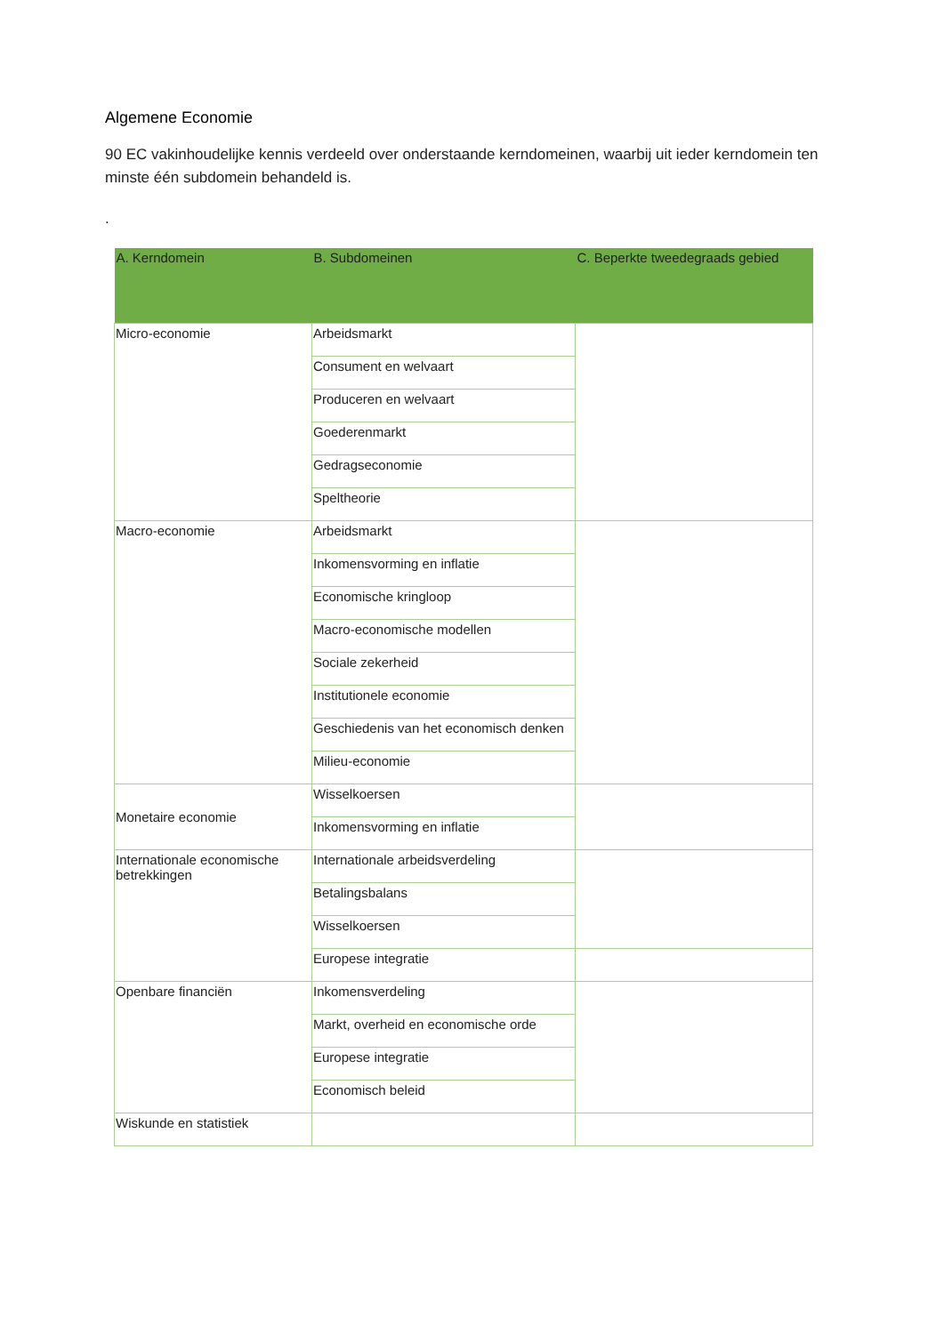Algemene Economie
90 EC vakinhoudelijke kennis verdeeld over onderstaande kerndomeinen, waarbij uit ieder kerndomein ten minste één subdomein behandeld is.
.
| A. Kerndomein | B. Subdomeinen | C. Beperkte tweedegraads gebied |
| --- | --- | --- |
| Micro-economie | Arbeidsmarkt | |
| | Consument en welvaart | |
| | Produceren en welvaart | |
| | Goederenmarkt | |
| | Gedragseconomie | |
| | Speltheorie | |
| Macro-economie | Arbeidsmarkt | |
| | Inkomensvorming en inflatie | |
| | Economische kringloop | |
| | Macro-economische modellen | |
| | Sociale zekerheid | |
| | Institutionele economie | |
| | Geschiedenis van het economisch denken | |
| | Milieu-economie | |
| Monetaire economie | Wisselkoersen | |
| | Inkomensvorming en inflatie | |
| Internationale economische betrekkingen | Internationale arbeidsverdeling | |
| | Betalingsbalans | |
| | Wisselkoersen | |
| | Europese integratie | |
| Openbare financiën | Inkomensverdeling | |
| | Markt, overheid en economische orde | |
| | Europese integratie | |
| | Economisch beleid | |
| Wiskunde en statistiek | | |